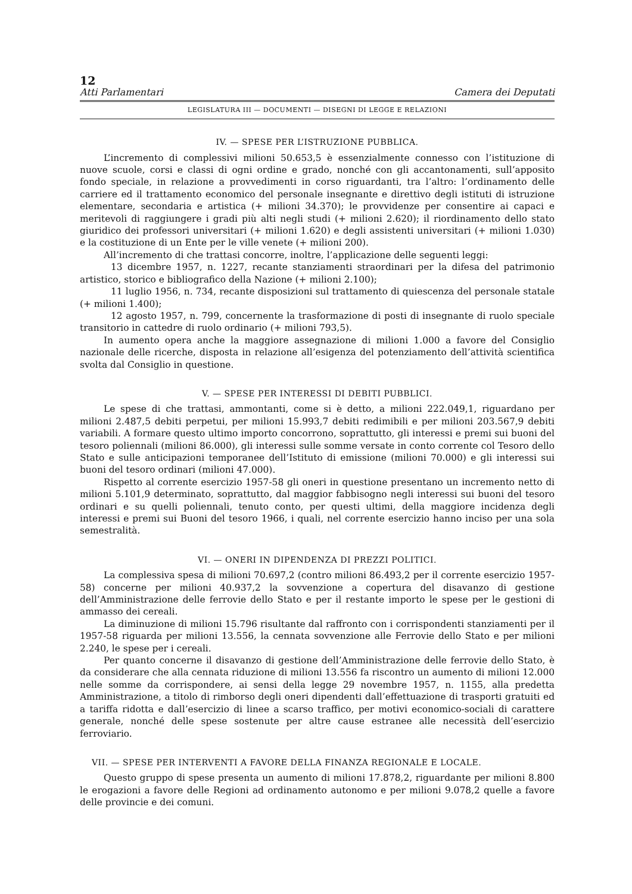12
Atti Parlamentari Camera dei Deputati
LEGISLATURA III — DOCUMENTI — DISEGNI DI LEGGE E RELAZIONI
IV. — SPESE PER L’ISTRUZIONE PUBBLICA.
L’incremento di complessivi milioni 50.653,5 è essenzialmente connesso con l’istituzione di nuove scuole, corsi e classi di ogni ordine e grado, nonché con gli accantonamenti, sull’apposito fondo speciale, in relazione a provvedimenti in corso riguardanti, tra l’altro: l’ordinamento delle carriere ed il trattamento economico del personale insegnante e direttivo degli istituti di istruzione elementare, secondaria e artistica (+ milioni 34.370); le provvidenze per consentire ai capaci e meritevoli di raggiungere i gradi più alti negli studi (+ milioni 2.620); il riordinamento dello stato giuridico dei professori universitari (+ milioni 1.620) e degli assistenti universitari (+ milioni 1.030) e la costituzione di un Ente per le ville venete (+ milioni 200).
All’incremento di che trattasi concorre, inoltre, l’applicazione delle seguenti leggi:
13 dicembre 1957, n. 1227, recante stanziamenti straordinari per la difesa del patrimonio artistico, storico e bibliografico della Nazione (+ milioni 2.100);
11 luglio 1956, n. 734, recante disposizioni sul trattamento di quiescenza del personale statale (+ milioni 1.400);
12 agosto 1957, n. 799, concernente la trasformazione di posti di insegnante di ruolo speciale transitorio in cattedre di ruolo ordinario (+ milioni 793,5).
In aumento opera anche la maggiore assegnazione di milioni 1.000 a favore del Consiglio nazionale delle ricerche, disposta in relazione all’esigenza del potenziamento dell’attività scientifica svolta dal Consiglio in questione.
V. — SPESE PER INTERESSI DI DEBITI PUBBLICI.
Le spese di che trattasi, ammontanti, come si è detto, a milioni 222.049,1, riguardano per milioni 2.487,5 debiti perpetui, per milioni 15.993,7 debiti redimibili e per milioni 203.567,9 debiti variabili. A formare questo ultimo importo concorrono, soprattutto, gli interessi e premi sui buoni del tesoro poliennali (milioni 86.000), gli interessi sulle somme versate in conto corrente col Tesoro dello Stato e sulle anticipazioni temporanee dell’Istituto di emissione (milioni 70.000) e gli interessi sui buoni del tesoro ordinari (milioni 47.000).
Rispetto al corrente esercizio 1957-58 gli oneri in questione presentano un incremento netto di milioni 5.101,9 determinato, soprattutto, dal maggior fabbisogno negli interessi sui buoni del tesoro ordinari e su quelli poliennali, tenuto conto, per questi ultimi, della maggiore incidenza degli interessi e premi sui Buoni del tesoro 1966, i quali, nel corrente esercizio hanno inciso per una sola semestralità.
VI. — ONERI IN DIPENDENZA DI PREZZI POLITICI.
La complessiva spesa di milioni 70.697,2 (contro milioni 86.493,2 per il corrente esercizio 1957-58) concerne per milioni 40.937,2 la sovvenzione a copertura del disavanzo di gestione dell’Amministrazione delle ferrovie dello Stato e per il restante importo le spese per le gestioni di ammasso dei cereali.
La diminuzione di milioni 15.796 risultante dal raffronto con i corrispondenti stanziamenti per il 1957-58 riguarda per milioni 13.556, la cennata sovvenzione alle Ferrovie dello Stato e per milioni 2.240, le spese per i cereali.
Per quanto concerne il disavanzo di gestione dell’Amministrazione delle ferrovie dello Stato, è da considerare che alla cennata riduzione di milioni 13.556 fa riscontro un aumento di milioni 12.000 nelle somme da corrispondere, ai sensi della legge 29 novembre 1957, n. 1155, alla predetta Amministrazione, a titolo di rimborso degli oneri dipendenti dall’effettuazione di trasporti gratuiti ed a tariffa ridotta e dall’esercizio di linee a scarso traffico, per motivi economico-sociali di carattere generale, nonché delle spese sostenute per altre cause estranee alle necessità dell’esercizio ferroviario.
VII. — SPESE PER INTERVENTI A FAVORE DELLA FINANZA REGIONALE E LOCALE.
Questo gruppo di spese presenta un aumento di milioni 17.878,2, riguardante per milioni 8.800 le erogazioni a favore delle Regioni ad ordinamento autonomo e per milioni 9.078,2 quelle a favore delle provincie e dei comuni.